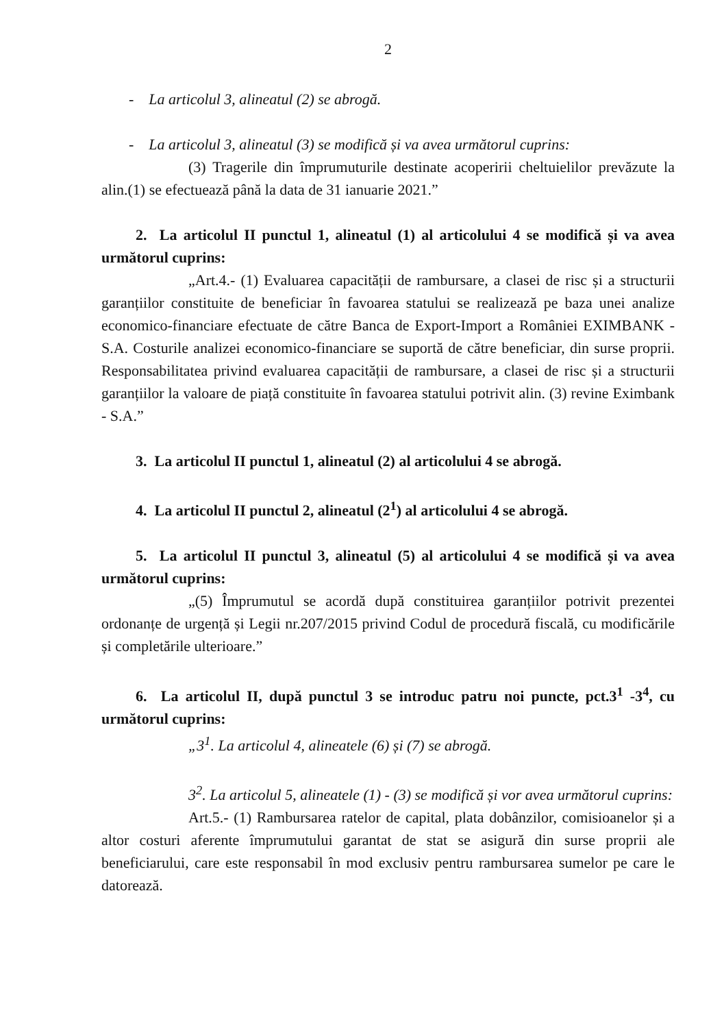2
- La articolul 3, alineatul (2) se abrogă.
- La articolul 3, alineatul (3) se modifică și va avea următorul cuprins:
(3) Tragerile din împrumuturile destinate acoperirii cheltuielilor prevăzute la alin.(1) se efectuează până la data de 31 ianuarie 2021.”
2. La articolul II punctul 1, alineatul (1) al articolului 4 se modifică și va avea următorul cuprins:
„Art.4.- (1) Evaluarea capacității de rambursare, a clasei de risc și a structurii garanțiilor constituite de beneficiar în favoarea statului se realizează pe baza unei analize economico-financiare efectuate de către Banca de Export-Import a României EXIMBANK - S.A. Costurile analizei economico-financiare se suportă de către beneficiar, din surse proprii. Responsabilitatea privind evaluarea capacității de rambursare, a clasei de risc și a structurii garanțiilor la valoare de piață constituite în favoarea statului potrivit alin. (3) revine Eximbank - S.A.”
3. La articolul II punctul 1, alineatul (2) al articolului 4 se abrogă.
4. La articolul II punctul 2, alineatul (2<sup>1</sup>) al articolului 4 se abrogă.
5. La articolul II punctul 3, alineatul (5) al articolului 4 se modifică și va avea următorul cuprins:
„(5) Împrumutul se acordă după constituirea garanțiilor potrivit prezentei ordonanțe de urgență și Legii nr.207/2015 privind Codul de procedură fiscală, cu modificările și completările ulterioare.”
6. La articolul II, după punctul 3 se introduc patru noi puncte, pct.3<sup>1</sup> -3<sup>4</sup>, cu următorul cuprins:
„3<sup>1</sup>. La articolul 4, alineatele (6) și (7) se abrogă.
3<sup>2</sup>. La articolul 5, alineatele (1) - (3) se modifică și vor avea următorul cuprins:
Art.5.- (1) Rambursarea ratelor de capital, plata dobânzilor, comisioanelor și a altor costuri aferente împrumutului garantat de stat se asigură din surse proprii ale beneficiarului, care este responsabil în mod exclusiv pentru rambursarea sumelor pe care le datorează.